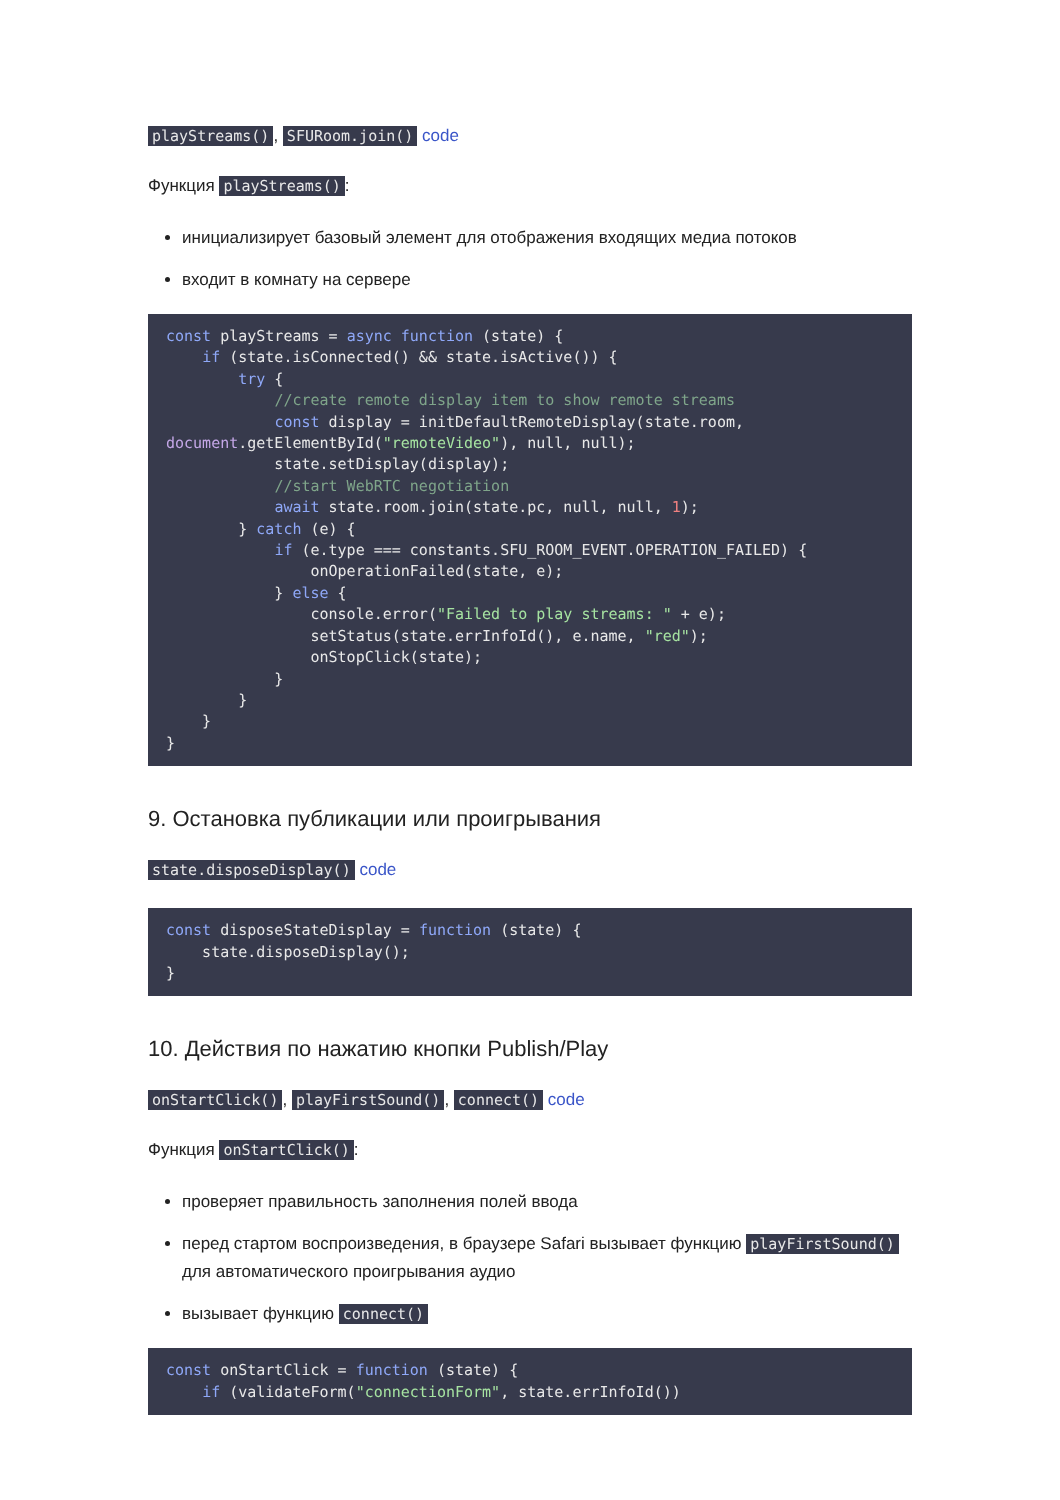playStreams(), SFURoom.join() code
Функция playStreams():
инициализирует базовый элемент для отображения входящих медиа потоков
входит в комнату на сервере
const playStreams = async function (state) {
    if (state.isConnected() && state.isActive()) {
        try {
            //create remote display item to show remote streams
            const display = initDefaultRemoteDisplay(state.room,
document.getElementById("remoteVideo"), null, null);
            state.setDisplay(display);
            //start WebRTC negotiation
            await state.room.join(state.pc, null, null, 1);
        } catch (e) {
            if (e.type === constants.SFU_ROOM_EVENT.OPERATION_FAILED) {
                onOperationFailed(state, e);
            } else {
                console.error("Failed to play streams: " + e);
                setStatus(state.errInfoId(), e.name, "red");
                onStopClick(state);
            }
        }
    }
}
9. Остановка публикации или проигрывания
state.disposeDisplay() code
const disposeStateDisplay = function (state) {
    state.disposeDisplay();
}
10. Действия по нажатию кнопки Publish/Play
onStartClick(), playFirstSound(), connect() code
Функция onStartClick():
проверяет правильность заполнения полей ввода
перед стартом воспроизведения, в браузере Safari вызывает функцию playFirstSound() для автоматического проигрывания аудио
вызывает функцию connect()
const onStartClick = function (state) {
    if (validateForm("connectionForm", state.errInfoId())